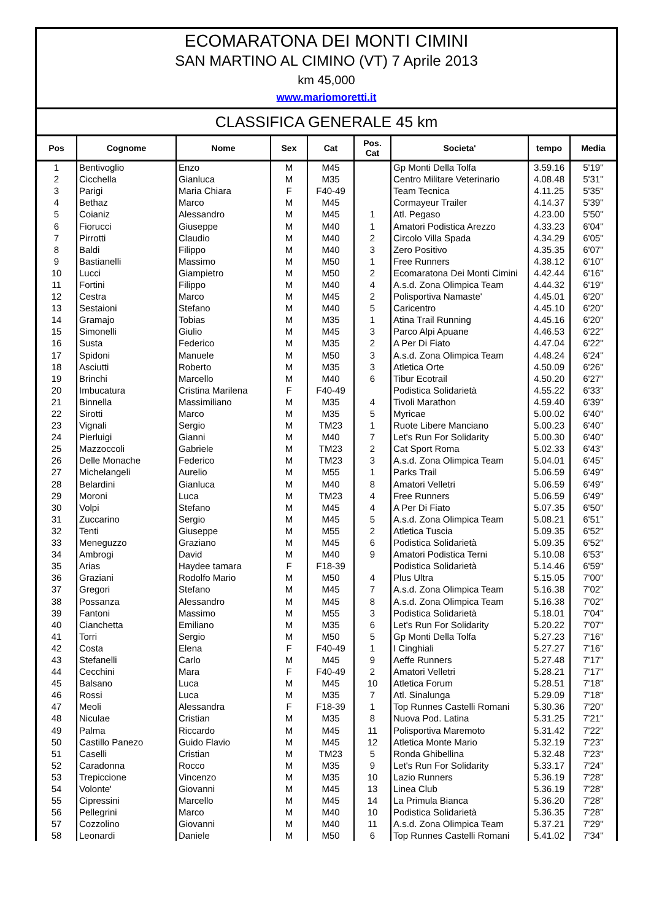ECOMARATONA DEI MONTI CIMINI
SAN MARTINO AL CIMINO (VT) 7 Aprile 2013
km 45,000
www.mariomoretti.it
CLASSIFICA GENERALE 45 km
| Pos | Cognome | Nome | Sex | Cat | Pos. Cat | Societa' | tempo | Media |
| --- | --- | --- | --- | --- | --- | --- | --- | --- |
| 1 | Bentivoglio | Enzo | M | M45 | | Gp Monti Della Tolfa | 3.59.16 | 5'19'' |
| 2 | Cicchella | Gianluca | M | M35 | | Centro Militare Veterinario | 4.08.48 | 5'31'' |
| 3 | Parigi | Maria Chiara | F | F40-49 | | Team Tecnica | 4.11.25 | 5'35'' |
| 4 | Bethaz | Marco | M | M45 | | Cormayeur Trailer | 4.14.37 | 5'39'' |
| 5 | Coianiz | Alessandro | M | M45 | 1 | Atl. Pegaso | 4.23.00 | 5'50'' |
| 6 | Fiorucci | Giuseppe | M | M40 | 1 | Amatori Podistica Arezzo | 4.33.23 | 6'04'' |
| 7 | Pirrotti | Claudio | M | M40 | 2 | Circolo Villa Spada | 4.34.29 | 6'05'' |
| 8 | Baldi | Filippo | M | M40 | 3 | Zero Positivo | 4.35.35 | 6'07'' |
| 9 | Bastianelli | Massimo | M | M50 | 1 | Free Runners | 4.38.12 | 6'10'' |
| 10 | Lucci | Giampietro | M | M50 | 2 | Ecomaratona Dei Monti Cimini | 4.42.44 | 6'16'' |
| 11 | Fortini | Filippo | M | M40 | 4 | A.s.d. Zona Olimpica Team | 4.44.32 | 6'19'' |
| 12 | Cestra | Marco | M | M45 | 2 | Polisportiva Namaste' | 4.45.01 | 6'20'' |
| 13 | Sestaioni | Stefano | M | M40 | 5 | Caricentro | 4.45.10 | 6'20'' |
| 14 | Gramajo | Tobias | M | M35 | 1 | Atina Trail Running | 4.45.16 | 6'20'' |
| 15 | Simonelli | Giulio | M | M45 | 3 | Parco Alpi Apuane | 4.46.53 | 6'22'' |
| 16 | Susta | Federico | M | M35 | 2 | A Per Di Fiato | 4.47.04 | 6'22'' |
| 17 | Spidoni | Manuele | M | M50 | 3 | A.s.d. Zona Olimpica Team | 4.48.24 | 6'24'' |
| 18 | Asciutti | Roberto | M | M35 | 3 | Atletica Orte | 4.50.09 | 6'26'' |
| 19 | Brinchi | Marcello | M | M40 | 6 | Tibur Ecotrail | 4.50.20 | 6'27'' |
| 20 | Imbucatura | Cristina Marilena | F | F40-49 | | Podistica Solidarietà | 4.55.22 | 6'33'' |
| 21 | Binnella | Massimiliano | M | M35 | 4 | Tivoli Marathon | 4.59.40 | 6'39'' |
| 22 | Sirotti | Marco | M | M35 | 5 | Myricae | 5.00.02 | 6'40'' |
| 23 | Vignali | Sergio | M | TM23 | 1 | Ruote Libere Manciano | 5.00.23 | 6'40'' |
| 24 | Pierluigi | Gianni | M | M40 | 7 | Let's Run For Solidarity | 5.00.30 | 6'40'' |
| 25 | Mazzoccoli | Gabriele | M | TM23 | 2 | Cat Sport Roma | 5.02.33 | 6'43'' |
| 26 | Delle Monache | Federico | M | TM23 | 3 | A.s.d. Zona Olimpica Team | 5.04.01 | 6'45'' |
| 27 | Michelangeli | Aurelio | M | M55 | 1 | Parks Trail | 5.06.59 | 6'49'' |
| 28 | Belardini | Gianluca | M | M40 | 8 | Amatori Velletri | 5.06.59 | 6'49'' |
| 29 | Moroni | Luca | M | TM23 | 4 | Free Runners | 5.06.59 | 6'49'' |
| 30 | Volpi | Stefano | M | M45 | 4 | A Per Di Fiato | 5.07.35 | 6'50'' |
| 31 | Zuccarino | Sergio | M | M45 | 5 | A.s.d. Zona Olimpica Team | 5.08.21 | 6'51'' |
| 32 | Tenti | Giuseppe | M | M55 | 2 | Atletica Tuscia | 5.09.35 | 6'52'' |
| 33 | Meneguzzo | Graziano | M | M45 | 6 | Podistica Solidarietà | 5.09.35 | 6'52'' |
| 34 | Ambrogi | David | M | M40 | 9 | Amatori Podistica Terni | 5.10.08 | 6'53'' |
| 35 | Arias | Haydee tamara | F | F18-39 | | Podistica Solidarietà | 5.14.46 | 6'59'' |
| 36 | Graziani | Rodolfo Mario | M | M50 | 4 | Plus Ultra | 5.15.05 | 7'00'' |
| 37 | Gregori | Stefano | M | M45 | 7 | A.s.d. Zona Olimpica Team | 5.16.38 | 7'02'' |
| 38 | Possanza | Alessandro | M | M45 | 8 | A.s.d. Zona Olimpica Team | 5.16.38 | 7'02'' |
| 39 | Fantoni | Massimo | M | M55 | 3 | Podistica Solidarietà | 5.18.01 | 7'04'' |
| 40 | Cianchetta | Emiliano | M | M35 | 6 | Let's Run For Solidarity | 5.20.22 | 7'07'' |
| 41 | Torri | Sergio | M | M50 | 5 | Gp Monti Della Tolfa | 5.27.23 | 7'16'' |
| 42 | Costa | Elena | F | F40-49 | 1 | I Cinghiali | 5.27.27 | 7'16'' |
| 43 | Stefanelli | Carlo | M | M45 | 9 | Aeffe Runners | 5.27.48 | 7'17'' |
| 44 | Cecchini | Mara | F | F40-49 | 2 | Amatori Velletri | 5.28.21 | 7'17'' |
| 45 | Balsano | Luca | M | M45 | 10 | Atletica Forum | 5.28.51 | 7'18'' |
| 46 | Rossi | Luca | M | M35 | 7 | Atl. Sinalunga | 5.29.09 | 7'18'' |
| 47 | Meoli | Alessandra | F | F18-39 | 1 | Top Runnes Castelli Romani | 5.30.36 | 7'20'' |
| 48 | Niculae | Cristian | M | M35 | 8 | Nuova Pod. Latina | 5.31.25 | 7'21'' |
| 49 | Palma | Riccardo | M | M45 | 11 | Polisportiva Maremoto | 5.31.42 | 7'22'' |
| 50 | Castillo Panezo | Guido Flavio | M | M45 | 12 | Atletica Monte Mario | 5.32.19 | 7'23'' |
| 51 | Caselli | Cristian | M | TM23 | 5 | Ronda Ghibellina | 5.32.48 | 7'23'' |
| 52 | Caradonna | Rocco | M | M35 | 9 | Let's Run For Solidarity | 5.33.17 | 7'24'' |
| 53 | Trepiccione | Vincenzo | M | M35 | 10 | Lazio Runners | 5.36.19 | 7'28'' |
| 54 | Volonte' | Giovanni | M | M45 | 13 | Linea Club | 5.36.19 | 7'28'' |
| 55 | Cipressini | Marcello | M | M45 | 14 | La Primula Bianca | 5.36.20 | 7'28'' |
| 56 | Pellegrini | Marco | M | M40 | 10 | Podistica Solidarietà | 5.36.35 | 7'28'' |
| 57 | Cozzolino | Giovanni | M | M40 | 11 | A.s.d. Zona Olimpica Team | 5.37.21 | 7'29'' |
| 58 | Leonardi | Daniele | M | M50 | 6 | Top Runnes Castelli Romani | 5.41.02 | 7'34'' |